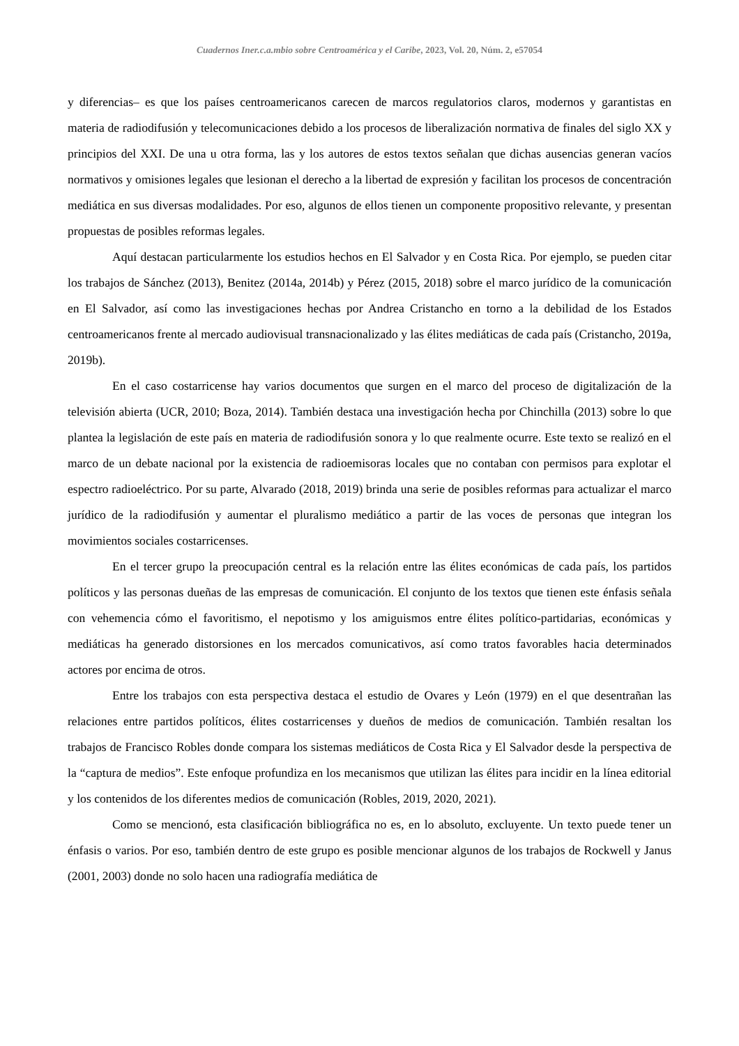Cuadernos Iner.c.a.mbio sobre Centroamérica y el Caribe, 2023, Vol. 20, Núm. 2, e57054
y diferencias– es que los países centroamericanos carecen de marcos regulatorios claros, modernos y garantistas en materia de radiodifusión y telecomunicaciones debido a los procesos de liberalización normativa de finales del siglo XX y principios del XXI. De una u otra forma, las y los autores de estos textos señalan que dichas ausencias generan vacíos normativos y omisiones legales que lesionan el derecho a la libertad de expresión y facilitan los procesos de concentración mediática en sus diversas modalidades. Por eso, algunos de ellos tienen un componente propositivo relevante, y presentan propuestas de posibles reformas legales.
Aquí destacan particularmente los estudios hechos en El Salvador y en Costa Rica. Por ejemplo, se pueden citar los trabajos de Sánchez (2013), Benitez (2014a, 2014b) y Pérez (2015, 2018) sobre el marco jurídico de la comunicación en El Salvador, así como las investigaciones hechas por Andrea Cristancho en torno a la debilidad de los Estados centroamericanos frente al mercado audiovisual transnacionalizado y las élites mediáticas de cada país (Cristancho, 2019a, 2019b).
En el caso costarricense hay varios documentos que surgen en el marco del proceso de digitalización de la televisión abierta (UCR, 2010; Boza, 2014). También destaca una investigación hecha por Chinchilla (2013) sobre lo que plantea la legislación de este país en materia de radiodifusión sonora y lo que realmente ocurre. Este texto se realizó en el marco de un debate nacional por la existencia de radioemisoras locales que no contaban con permisos para explotar el espectro radioeléctrico. Por su parte, Alvarado (2018, 2019) brinda una serie de posibles reformas para actualizar el marco jurídico de la radiodifusión y aumentar el pluralismo mediático a partir de las voces de personas que integran los movimientos sociales costarricenses.
En el tercer grupo la preocupación central es la relación entre las élites económicas de cada país, los partidos políticos y las personas dueñas de las empresas de comunicación. El conjunto de los textos que tienen este énfasis señala con vehemencia cómo el favoritismo, el nepotismo y los amiguismos entre élites político-partidarias, económicas y mediáticas ha generado distorsiones en los mercados comunicativos, así como tratos favorables hacia determinados actores por encima de otros.
Entre los trabajos con esta perspectiva destaca el estudio de Ovares y León (1979) en el que desentrañan las relaciones entre partidos políticos, élites costarricenses y dueños de medios de comunicación. También resaltan los trabajos de Francisco Robles donde compara los sistemas mediáticos de Costa Rica y El Salvador desde la perspectiva de la “captura de medios”. Este enfoque profundiza en los mecanismos que utilizan las élites para incidir en la línea editorial y los contenidos de los diferentes medios de comunicación (Robles, 2019, 2020, 2021).
Como se mencionó, esta clasificación bibliográfica no es, en lo absoluto, excluyente. Un texto puede tener un énfasis o varios. Por eso, también dentro de este grupo es posible mencionar algunos de los trabajos de Rockwell y Janus (2001, 2003) donde no solo hacen una radiografía mediática de